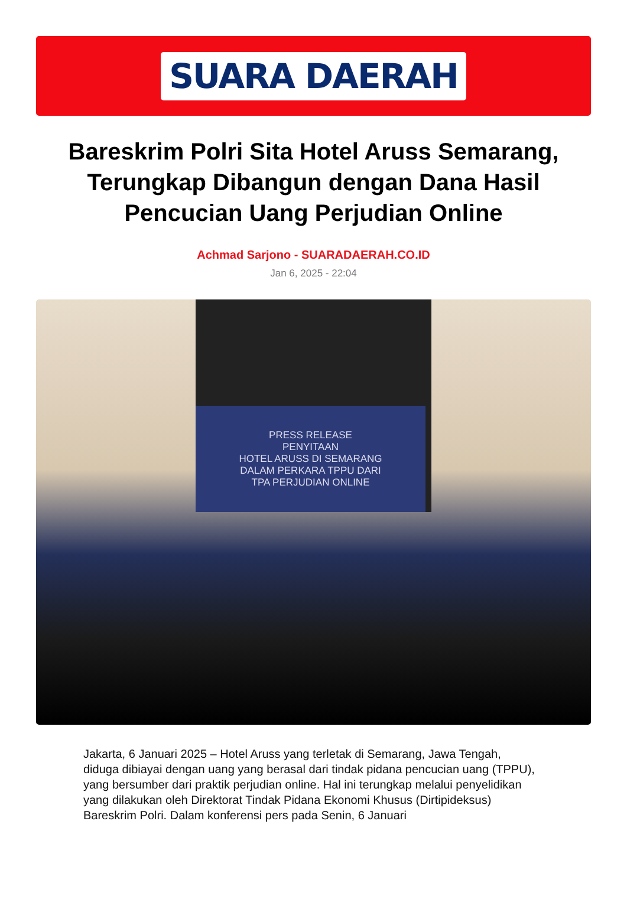SUARA DAERAH
Bareskrim Polri Sita Hotel Aruss Semarang, Terungkap Dibangun dengan Dana Hasil Pencucian Uang Perjudian Online
Achmad Sarjono - SUARADAERAH.CO.ID
Jan 6, 2025 - 22:04
PRESS RELEASE
PENYITAAN
HOTEL ARUSS DI SEMARANG
DALAM PERKARA TPPU DARI
TPA PERJUDIAN ONLINE
Jakarta, 6 Januari 2025 – Hotel Aruss yang terletak di Semarang, Jawa Tengah, diduga dibiayai dengan uang yang berasal dari tindak pidana pencucian uang (TPPU), yang bersumber dari praktik perjudian online. Hal ini terungkap melalui penyelidikan yang dilakukan oleh Direktorat Tindak Pidana Ekonomi Khusus (Dirtipideksus) Bareskrim Polri. Dalam konferensi pers pada Senin, 6 Januari